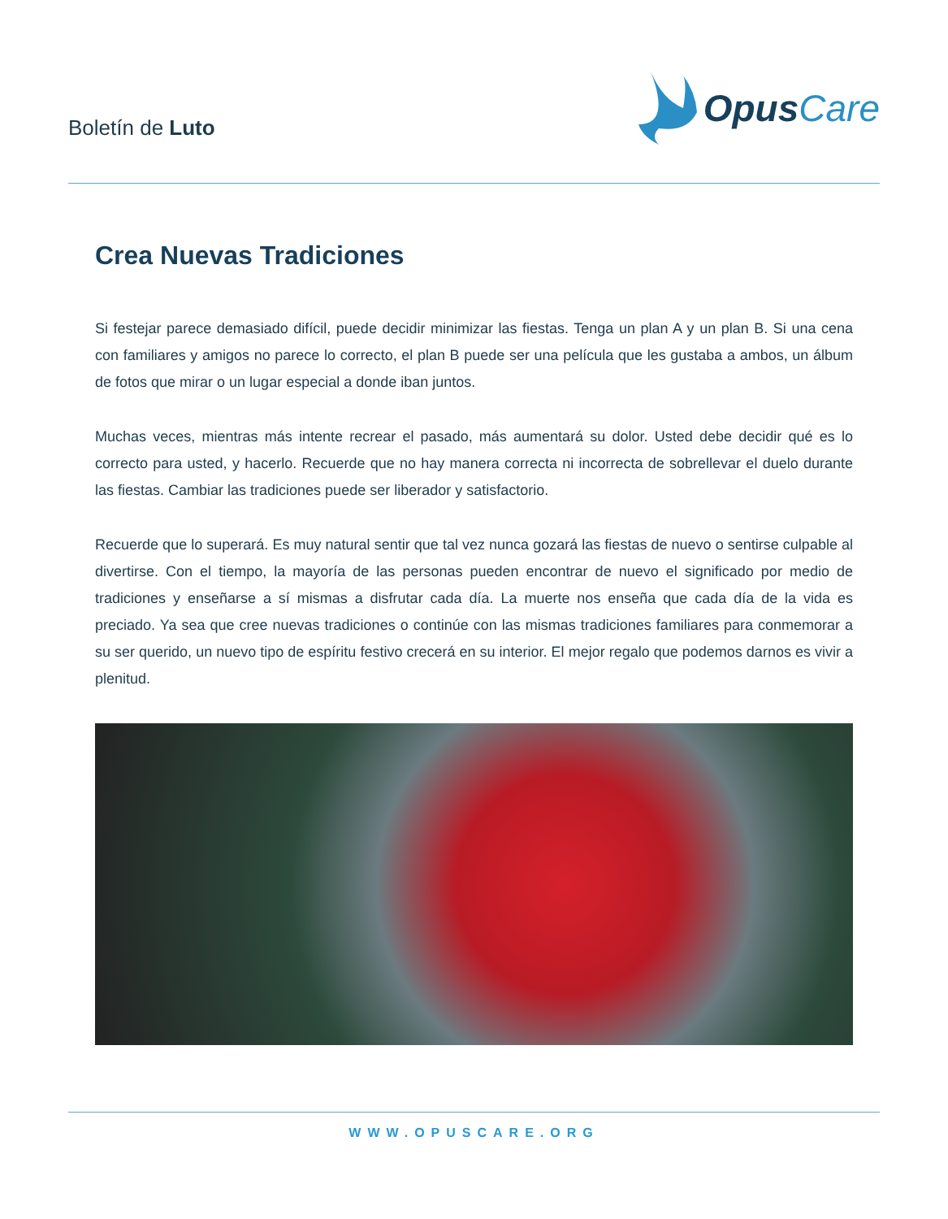Boletín de Luto
Opus Care
Crea Nuevas Tradiciones
Si festejar parece demasiado difícil, puede decidir minimizar las fiestas. Tenga un plan A y un plan B. Si una cena con familiares y amigos no parece lo correcto, el plan B puede ser una película que les gustaba a ambos, un álbum de fotos que mirar o un lugar especial a donde iban juntos.
Muchas veces, mientras más intente recrear el pasado, más aumentará su dolor. Usted debe decidir qué es lo correcto para usted, y hacerlo. Recuerde que no hay manera correcta ni incorrecta de sobrellevar el duelo durante las fiestas. Cambiar las tradiciones puede ser liberador y satisfactorio.
Recuerde que lo superará. Es muy natural sentir que tal vez nunca gozará las fiestas de nuevo o sentirse culpable al divertirse. Con el tiempo, la mayoría de las personas pueden encontrar de nuevo el significado por medio de tradiciones y enseñarse a sí mismas a disfrutar cada día. La muerte nos enseña que cada día de la vida es preciado. Ya sea que cree nuevas tradiciones o continúe con las mismas tradiciones familiares para conmemorar a su ser querido, un nuevo tipo de espíritu festivo crecerá en su interior. El mejor regalo que podemos darnos es vivir a plenitud.
WWW.OPUSCARE.ORG